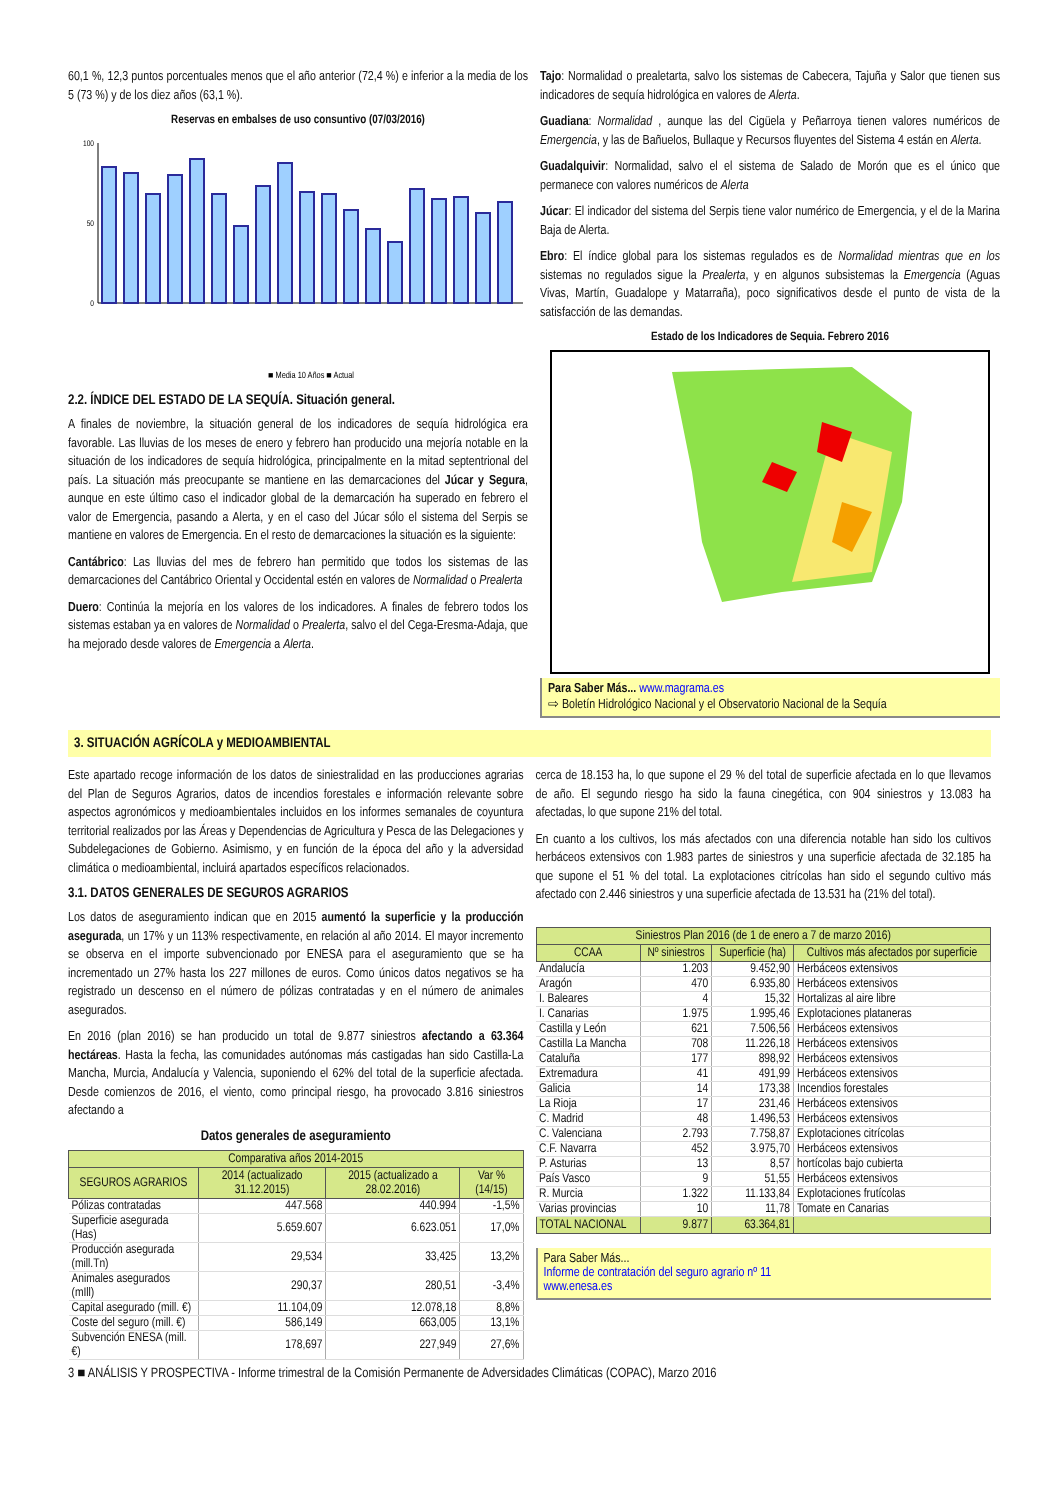60,1 %, 12,3 puntos porcentuales menos que el año anterior (72,4 %) e inferior a la media de los 5 (73 %) y de los diez años (63,1 %).
Reservas en embalses de uso consuntivo (07/03/2016)
100
50
0
■ Media 10 Años ■ Actual
2.2. ÍNDICE DEL ESTADO DE LA SEQUÍA. Situación general.
A finales de noviembre, la situación general de los indicadores de sequía hidrológica era favorable. Las lluvias de los meses de enero y febrero han producido una mejoría notable en la situación de los indicadores de sequía hidrológica, principalmente en la mitad septentrional del país. La situación más preocupante se mantiene en las demarcaciones del Júcar y Segura, aunque en este último caso el indicador global de la demarcación ha superado en febrero el valor de Emergencia, pasando a Alerta, y en el caso del Júcar sólo el sistema del Serpis se mantiene en valores de Emergencia. En el resto de demarcaciones la situación es la siguiente:
Cantábrico: Las lluvias del mes de febrero han permitido que todos los sistemas de las demarcaciones del Cantábrico Oriental y Occidental estén en valores de Normalidad o Prealerta
Duero: Continúa la mejoría en los valores de los indicadores. A finales de febrero todos los sistemas estaban ya en valores de Normalidad o Prealerta, salvo el del Cega-Eresma-Adaja, que ha mejorado desde valores de Emergencia a Alerta.
Tajo: Normalidad o prealetarta, salvo los sistemas de Cabecera, Tajuña y Salor que tienen sus indicadores de sequía hidrológica en valores de Alerta.
Guadiana: Normalidad , aunque las del Cigüela y Peñarroya tienen valores numéricos de Emergencia, y las de Bañuelos, Bullaque y Recursos fluyentes del Sistema 4 están en Alerta.
Guadalquivir: Normalidad, salvo el el sistema de Salado de Morón que es el único que permanece con valores numéricos de Alerta
Júcar: El indicador del sistema del Serpis tiene valor numérico de Emergencia, y el de la Marina Baja de Alerta.
Ebro: El índice global para los sistemas regulados es de Normalidad mientras que en los sistemas no regulados sigue la Prealerta, y en algunos subsistemas la Emergencia (Aguas Vivas, Martín, Guadalope y Matarraña), poco significativos desde el punto de vista de la satisfacción de las demandas.
Estado de los Indicadores de Sequia. Febrero 2016
Para Saber Más... www.magrama.es
⇨ Boletín Hidrológico Nacional y el Observatorio Nacional de la Sequía
3. SITUACIÓN AGRÍCOLA y MEDIOAMBIENTAL
Este apartado recoge información de los datos de siniestralidad en las producciones agrarias del Plan de Seguros Agrarios, datos de incendios forestales e información relevante sobre aspectos agronómicos y medioambientales incluidos en los informes semanales de coyuntura territorial realizados por las Áreas y Dependencias de Agricultura y Pesca de las Delegaciones y Subdelegaciones de Gobierno. Asimismo, y en función de la época del año y la adversidad climática o medioambiental, incluirá apartados específicos relacionados.
3.1. DATOS GENERALES DE SEGUROS AGRARIOS
Los datos de aseguramiento indican que en 2015 aumentó la superficie y la producción asegurada, un 17% y un 113% respectivamente, en relación al año 2014. El mayor incremento se observa en el importe subvencionado por ENESA para el aseguramiento que se ha incrementado un 27% hasta los 227 millones de euros. Como únicos datos negativos se ha registrado un descenso en el número de pólizas contratadas y en el número de animales asegurados.
En 2016 (plan 2016) se han producido un total de 9.877 siniestros afectando a 63.364 hectáreas. Hasta la fecha, las comunidades autónomas más castigadas han sido Castilla-La Mancha, Murcia, Andalucía y Valencia, suponiendo el 62% del total de la superficie afectada. Desde comienzos de 2016, el viento, como principal riesgo, ha provocado 3.816 siniestros afectando a
Datos generales de aseguramiento
| Comparativa años 2014-2015 | | | |
| --- | --- | --- | --- |
| SEGUROS AGRARIOS | 2014 (actualizado 31.12.2015) | 2015 (actualizado a 28.02.2016) | Var % (14/15) |
| Pólizas contratadas | 447.568 | 440.994 | -1,5% |
| Superficie asegurada (Has) | 5.659.607 | 6.623.051 | 17,0% |
| Producción asegurada (mill.Tn) | 29,534 | 33,425 | 13,2% |
| Animales asegurados (mIll) | 290,37 | 280,51 | -3,4% |
| Capital asegurado (mill. €) | 11.104,09 | 12.078,18 | 8,8% |
| Coste del seguro (mill. €) | 586,149 | 663,005 | 13,1% |
| Subvención ENESA (mill. €) | 178,697 | 227,949 | 27,6% |
cerca de 18.153 ha, lo que supone el 29 % del total de superficie afectada en lo que llevamos de año. El segundo riesgo ha sido la fauna cinegética, con 904 siniestros y 13.083 ha afectadas, lo que supone 21% del total.
En cuanto a los cultivos, los más afectados con una diferencia notable han sido los cultivos herbáceos extensivos con 1.983 partes de siniestros y una superficie afectada de 32.185 ha que supone el 51 % del total. La explotaciones citrícolas han sido el segundo cultivo más afectado con 2.446 siniestros y una superficie afectada de 13.531 ha (21% del total).
| Siniestros Plan 2016 (de 1 de enero a 7 de marzo 2016) | | | |
| --- | --- | --- | --- |
| CCAA | Nº siniestros | Superficie (ha) | Cultivos más afectados por superficie |
| Andalucía | 1.203 | 9.452,90 | Herbáceos extensivos |
| Aragón | 470 | 6.935,80 | Herbáceos extensivos |
| I. Baleares | 4 | 15,32 | Hortalizas al aire libre |
| I. Canarias | 1.975 | 1.995,46 | Explotaciones plataneras |
| Castilla y León | 621 | 7.506,56 | Herbáceos extensivos |
| Castilla La Mancha | 708 | 11.226,18 | Herbáceos extensivos |
| Cataluña | 177 | 898,92 | Herbáceos extensivos |
| Extremadura | 41 | 491,99 | Herbáceos extensivos |
| Galicia | 14 | 173,38 | Incendios forestales |
| La Rioja | 17 | 231,46 | Herbáceos extensivos |
| C. Madrid | 48 | 1.496,53 | Herbáceos extensivos |
| C. Valenciana | 2.793 | 7.758,87 | Explotaciones citrícolas |
| C.F. Navarra | 452 | 3.975,70 | Herbáceos extensivos |
| P. Asturias | 13 | 8,57 | hortícolas bajo cubierta |
| País Vasco | 9 | 51,55 | Herbáceos extensivos |
| R. Murcia | 1.322 | 11.133,84 | Explotaciones frutícolas |
| Varias provincias | 10 | 11,78 | Tomate en Canarias |
| TOTAL NACIONAL | 9.877 | 63.364,81 | |
Para Saber Más...
Informe de contratación del seguro agrario nº 11
www.enesa.es
3 ■ ANÁLISIS Y PROSPECTIVA - Informe trimestral de la Comisión Permanente de Adversidades Climáticas (COPAC), Marzo 2016